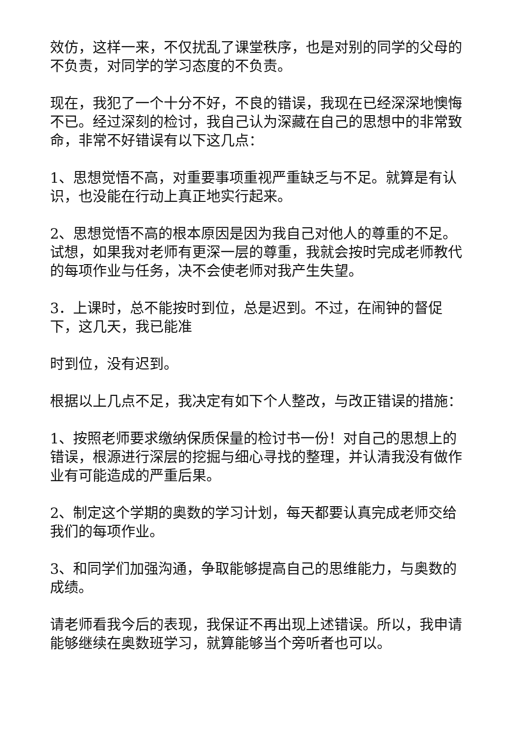效仿，这样一来，不仅扰乱了课堂秩序，也是对别的同学的父母的不负责，对同学的学习态度的不负责。
现在，我犯了一个十分不好，不良的错误，我现在已经深深地懊悔不已。经过深刻的检讨，我自己认为深藏在自己的思想中的非常致命，非常不好错误有以下这几点：
1、思想觉悟不高，对重要事项重视严重缺乏与不足。就算是有认识，也没能在行动上真正地实行起来。
2、思想觉悟不高的根本原因是因为我自己对他人的尊重的不足。试想，如果我对老师有更深一层的尊重，我就会按时完成老师教代的每项作业与任务，决不会使老师对我产生失望。
3．上课时，总不能按时到位，总是迟到。不过，在闹钟的督促下，这几天，我已能准
时到位，没有迟到。
根据以上几点不足，我决定有如下个人整改，与改正错误的措施：
1、按照老师要求缴纳保质保量的检讨书一份！对自己的思想上的错误，根源进行深层的挖掘与细心寻找的整理，并认清我没有做作业有可能造成的严重后果。
2、制定这个学期的奥数的学习计划，每天都要认真完成老师交给我们的每项作业。
3、和同学们加强沟通，争取能够提高自己的思维能力，与奥数的成绩。
请老师看我今后的表现，我保证不再出现上述错误。所以，我申请能够继续在奥数班学习，就算能够当个旁听者也可以。